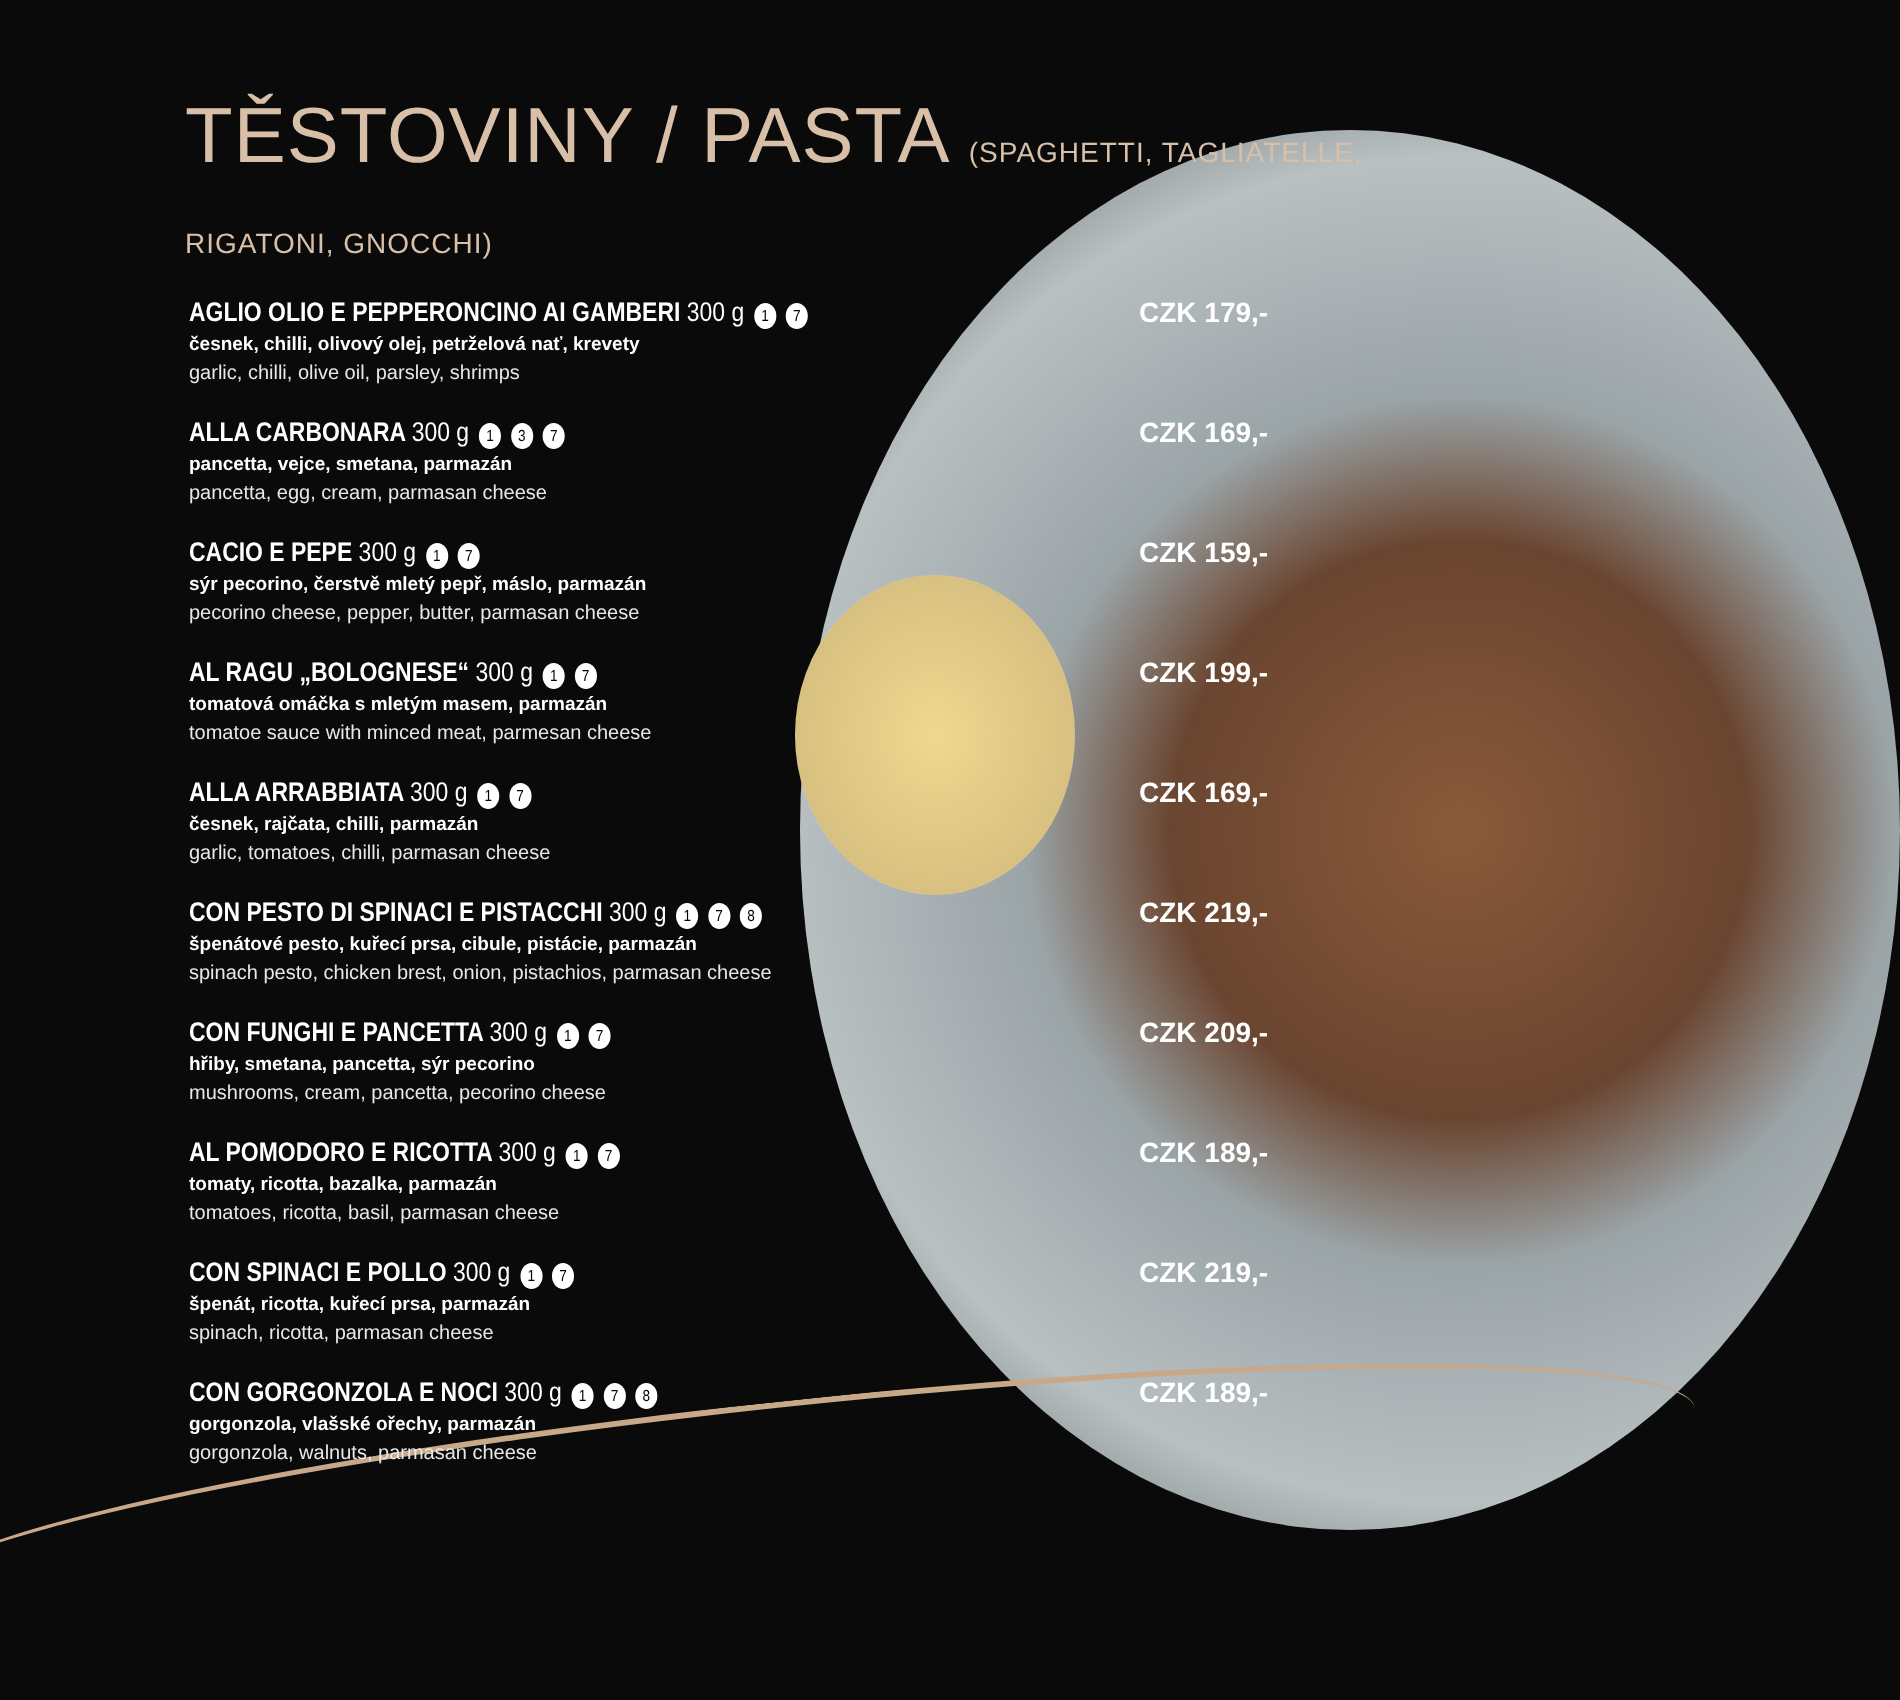TĚSTOVINY / PASTA (SPAGHETTI, TAGLIATELLE, RIGATONI, GNOCCHI)
AGLIO OLIO E PEPPERONCINO AI GAMBERI 300 g 1 7
česnek, chilli, olivový olej, petrželová nať, krevety
garlic, chilli, olive oil, parsley, shrimps
CZK 179,-
ALLA CARBONARA 300 g 1 3 7
pancetta, vejce, smetana, parmazán
pancetta, egg, cream, parmasan cheese
CZK 169,-
CACIO E PEPE 300 g 1 7
sýr pecorino, čerstvě mletý pepř, máslo, parmazán
pecorino cheese, pepper, butter, parmasan cheese
CZK 159,-
AL RAGU „BOLOGNESE“ 300 g 1 7
tomatová omáčka s mletým masem, parmazán
tomatoe sauce with minced meat, parmesan cheese
CZK 199,-
ALLA ARRABBIATA 300 g 1 7
česnek, rajčata, chilli, parmazán
garlic, tomatoes, chilli, parmasan cheese
CZK 169,-
CON PESTO DI SPINACI E PISTACCHI 300 g 1 7 8
špenátové pesto, kuřecí prsa, cibule, pistácie, parmazán
spinach pesto, chicken brest, onion, pistachios, parmasan cheese
CZK 219,-
CON FUNGHI E PANCETTA 300 g 1 7
hřiby, smetana, pancetta, sýr pecorino
mushrooms, cream, pancetta, pecorino cheese
CZK 209,-
AL POMODORO E RICOTTA 300 g 1 7
tomaty, ricotta, bazalka, parmazán
tomatoes, ricotta, basil, parmasan cheese
CZK 189,-
CON SPINACI E POLLO 300 g 1 7
špenát, ricotta, kuřecí prsa, parmazán
spinach, ricotta, parmasan cheese
CZK 219,-
CON GORGONZOLA E NOCI 300 g 1 7 8
gorgonzola, vlašské ořechy, parmazán
gorgonzola, walnuts, parmasan cheese
CZK 189,-